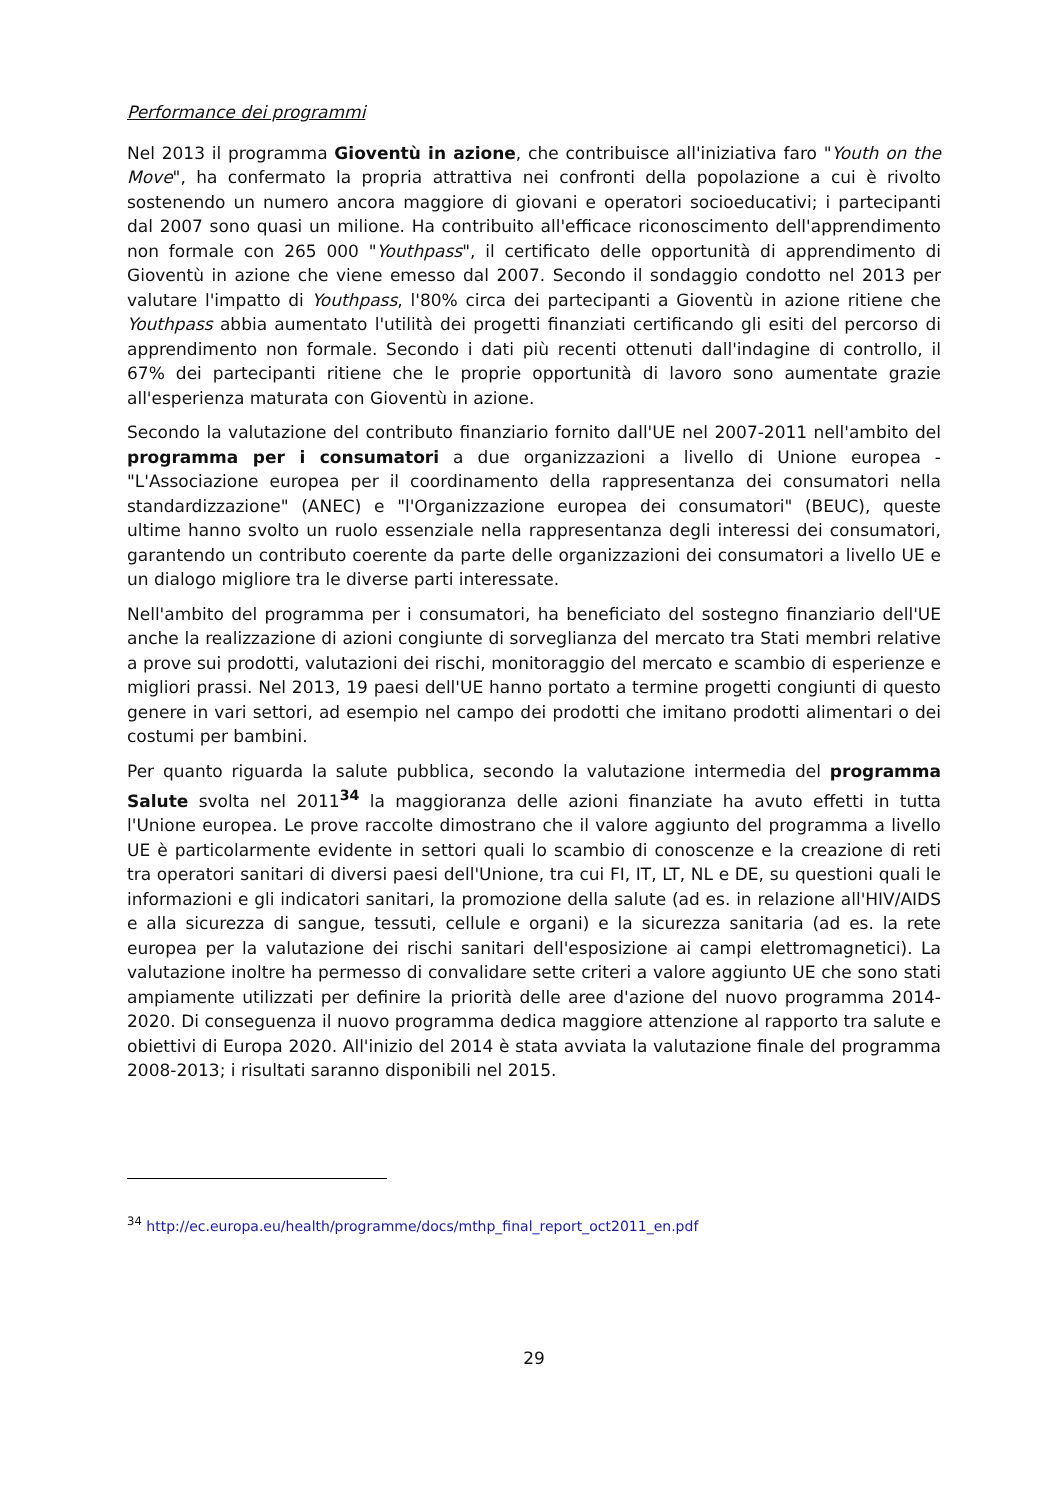Performance dei programmi
Nel 2013 il programma Gioventù in azione, che contribuisce all'iniziativa faro "Youth on the Move", ha confermato la propria attrattiva nei confronti della popolazione a cui è rivolto sostenendo un numero ancora maggiore di giovani e operatori socioeducativi; i partecipanti dal 2007 sono quasi un milione. Ha contribuito all'efficace riconoscimento dell'apprendimento non formale con 265 000 "Youthpass", il certificato delle opportunità di apprendimento di Gioventù in azione che viene emesso dal 2007. Secondo il sondaggio condotto nel 2013 per valutare l'impatto di Youthpass, l'80% circa dei partecipanti a Gioventù in azione ritiene che Youthpass abbia aumentato l'utilità dei progetti finanziati certificando gli esiti del percorso di apprendimento non formale. Secondo i dati più recenti ottenuti dall'indagine di controllo, il 67% dei partecipanti ritiene che le proprie opportunità di lavoro sono aumentate grazie all'esperienza maturata con Gioventù in azione.
Secondo la valutazione del contributo finanziario fornito dall'UE nel 2007-2011 nell'ambito del programma per i consumatori a due organizzazioni a livello di Unione europea - "L'Associazione europea per il coordinamento della rappresentanza dei consumatori nella standardizzazione" (ANEC) e "l'Organizzazione europea dei consumatori" (BEUC), queste ultime hanno svolto un ruolo essenziale nella rappresentanza degli interessi dei consumatori, garantendo un contributo coerente da parte delle organizzazioni dei consumatori a livello UE e un dialogo migliore tra le diverse parti interessate.
Nell'ambito del programma per i consumatori, ha beneficiato del sostegno finanziario dell'UE anche la realizzazione di azioni congiunte di sorveglianza del mercato tra Stati membri relative a prove sui prodotti, valutazioni dei rischi, monitoraggio del mercato e scambio di esperienze e migliori prassi. Nel 2013, 19 paesi dell'UE hanno portato a termine progetti congiunti di questo genere in vari settori, ad esempio nel campo dei prodotti che imitano prodotti alimentari o dei costumi per bambini.
Per quanto riguarda la salute pubblica, secondo la valutazione intermedia del programma Salute svolta nel 2011<sup>34</sup> la maggioranza delle azioni finanziate ha avuto effetti in tutta l'Unione europea. Le prove raccolte dimostrano che il valore aggiunto del programma a livello UE è particolarmente evidente in settori quali lo scambio di conoscenze e la creazione di reti tra operatori sanitari di diversi paesi dell'Unione, tra cui FI, IT, LT, NL e DE, su questioni quali le informazioni e gli indicatori sanitari, la promozione della salute (ad es. in relazione all'HIV/AIDS e alla sicurezza di sangue, tessuti, cellule e organi) e la sicurezza sanitaria (ad es. la rete europea per la valutazione dei rischi sanitari dell'esposizione ai campi elettromagnetici). La valutazione inoltre ha permesso di convalidare sette criteri a valore aggiunto UE che sono stati ampiamente utilizzati per definire la priorità delle aree d'azione del nuovo programma 2014-2020. Di conseguenza il nuovo programma dedica maggiore attenzione al rapporto tra salute e obiettivi di Europa 2020. All'inizio del 2014 è stata avviata la valutazione finale del programma 2008-2013; i risultati saranno disponibili nel 2015.
<sup>34</sup> http://ec.europa.eu/health/programme/docs/mthp_final_report_oct2011_en.pdf
29